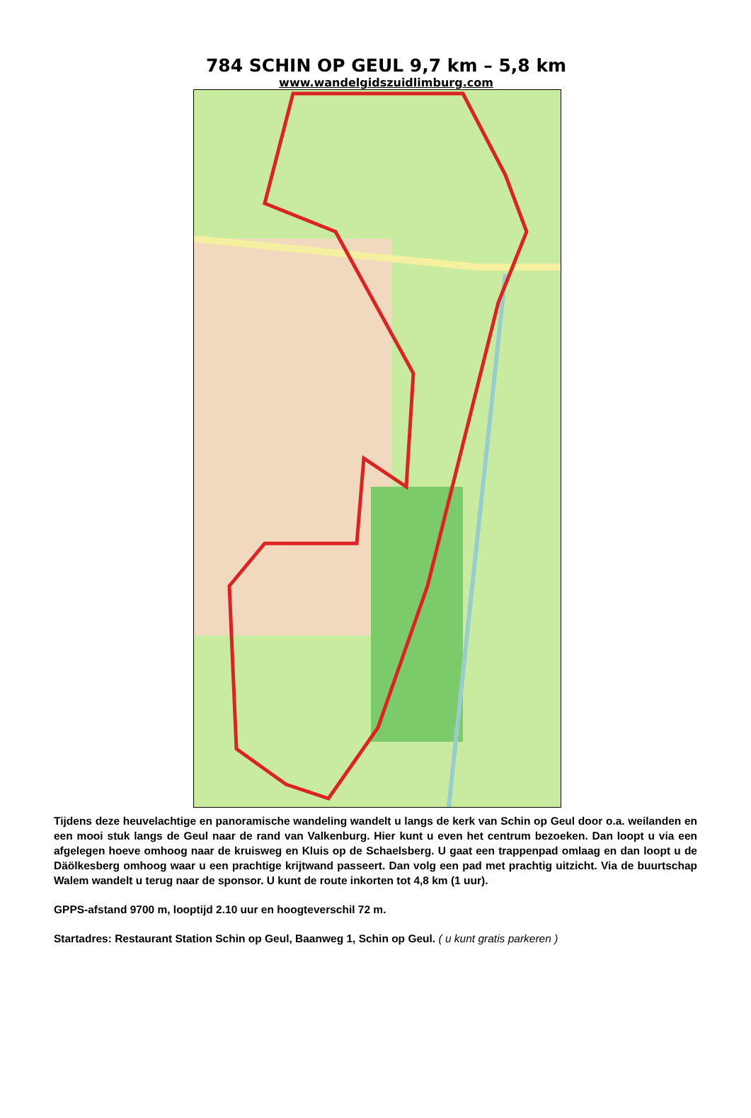784 SCHIN OP GEUL 9,7 km – 5,8 km
www.wandelgidszuidlimburg.com
Tijdens deze heuvelachtige en panoramische wandeling wandelt u langs de kerk van Schin op Geul door o.a. weilanden en een mooi stuk langs de Geul naar de rand van Valkenburg. Hier kunt u even het centrum bezoeken. Dan loopt u via een afgelegen hoeve omhoog naar de kruisweg en Kluis op de Schaelsberg. U gaat een trappenpad omlaag en dan loopt u de Däölkesberg omhoog waar u een prachtige krijtwand passeert. Dan volg een pad met prachtig uitzicht. Via de buurtschap Walem wandelt u terug naar de sponsor. U kunt de route inkorten tot 4,8 km (1 uur).
GPPS-afstand 9700 m, looptijd 2.10 uur en hoogteverschil 72 m.
Startadres: Restaurant Station Schin op Geul, Baanweg 1, Schin op Geul. ( u kunt gratis parkeren )